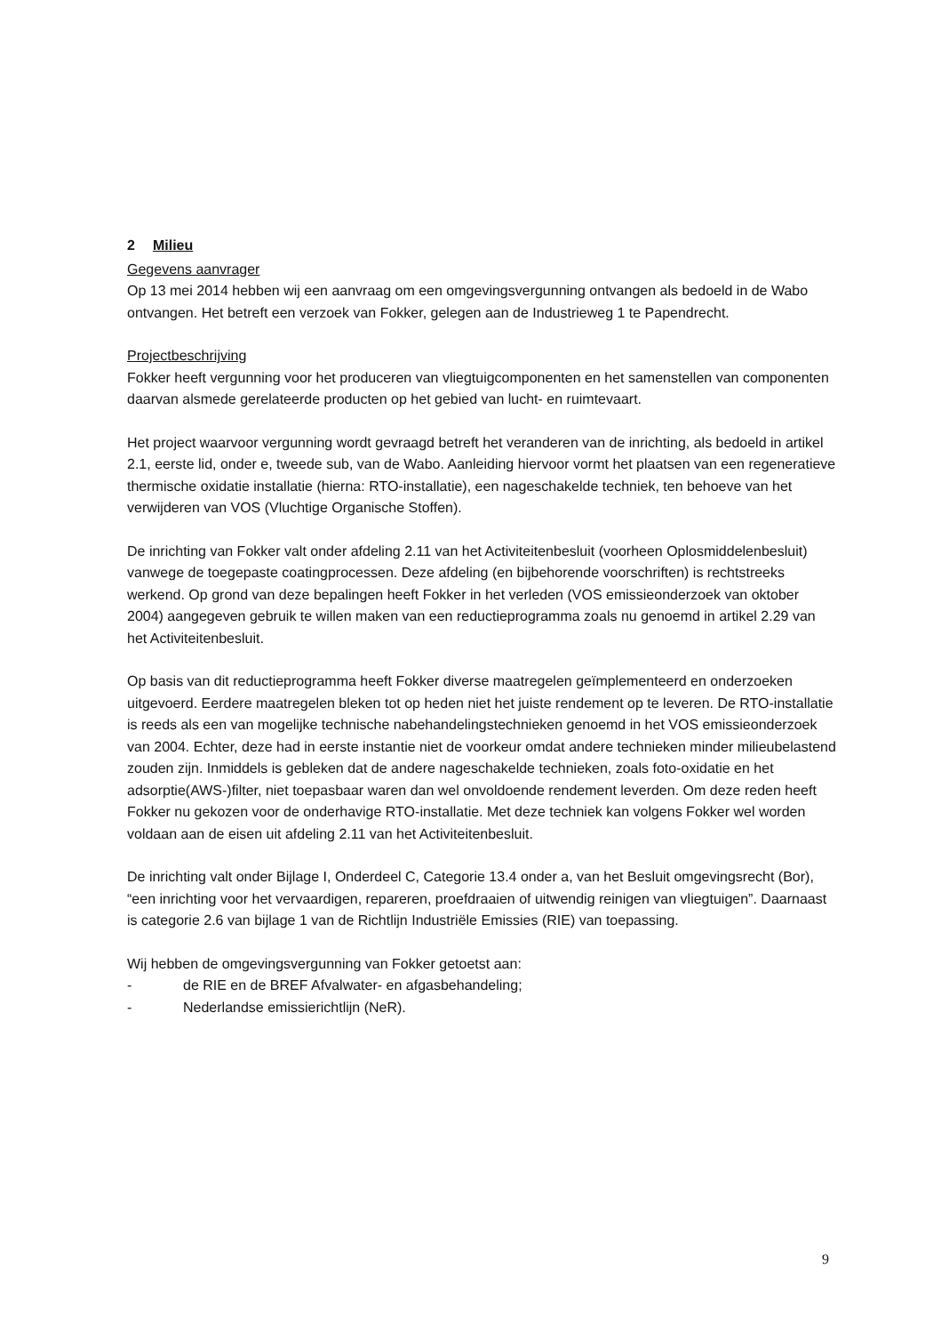2 Milieu
Gegevens aanvrager
Op 13 mei 2014 hebben wij een aanvraag om een omgevingsvergunning ontvangen als bedoeld in de Wabo ontvangen. Het betreft een verzoek van Fokker, gelegen aan de Industrieweg 1 te Papendrecht.
Projectbeschrijving
Fokker heeft vergunning voor het produceren van vliegtuigcomponenten en het samenstellen van componenten daarvan alsmede gerelateerde producten op het gebied van lucht- en ruimtevaart.
Het project waarvoor vergunning wordt gevraagd betreft het veranderen van de inrichting, als bedoeld in artikel 2.1, eerste lid, onder e, tweede sub, van de Wabo. Aanleiding hiervoor vormt het plaatsen van een regeneratieve thermische oxidatie installatie (hierna: RTO-installatie), een nageschakelde techniek, ten behoeve van het verwijderen van VOS (Vluchtige Organische Stoffen).
De inrichting van Fokker valt onder afdeling 2.11 van het Activiteitenbesluit (voorheen Oplosmiddelenbesluit) vanwege de toegepaste coatingprocessen. Deze afdeling (en bijbehorende voorschriften) is rechtstreeks werkend. Op grond van deze bepalingen heeft Fokker in het verleden (VOS emissieonderzoek van oktober 2004) aangegeven gebruik te willen maken van een reductieprogramma zoals nu genoemd in artikel 2.29 van het Activiteitenbesluit.
Op basis van dit reductieprogramma heeft Fokker diverse maatregelen geïmplementeerd en onderzoeken uitgevoerd. Eerdere maatregelen bleken tot op heden niet het juiste rendement op te leveren. De RTO-installatie is reeds als een van mogelijke technische nabehandelingstechnieken genoemd in het VOS emissieonderzoek van 2004. Echter, deze had in eerste instantie niet de voorkeur omdat andere technieken minder milieubelastend zouden zijn. Inmiddels is gebleken dat de andere nageschakelde technieken, zoals foto-oxidatie en het adsorptie(AWS-)filter, niet toepasbaar waren dan wel onvoldoende rendement leverden. Om deze reden heeft Fokker nu gekozen voor de onderhavige RTO-installatie. Met deze techniek kan volgens Fokker wel worden voldaan aan de eisen uit afdeling 2.11 van het Activiteitenbesluit.
De inrichting valt onder Bijlage I, Onderdeel C, Categorie 13.4 onder a, van het Besluit omgevingsrecht (Bor), “een inrichting voor het vervaardigen, repareren, proefdraaien of uitwendig reinigen van vliegtuigen”. Daarnaast is categorie 2.6 van bijlage 1 van de Richtlijn Industriële Emissies (RIE) van toepassing.
Wij hebben de omgevingsvergunning van Fokker getoetst aan:
- de RIE en de BREF Afvalwater- en afgasbehandeling;
- Nederlandse emissierichtlijn (NeR).
9